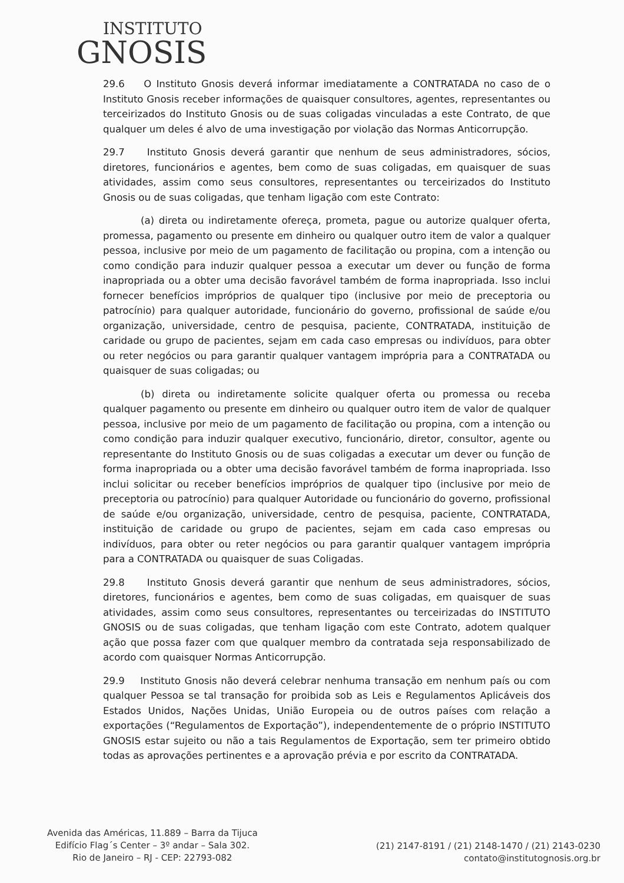INSTITUTO
GNOSIS
29.6 O Instituto Gnosis deverá informar imediatamente a CONTRATADA no caso de o Instituto Gnosis receber informações de quaisquer consultores, agentes, representantes ou terceirizados do Instituto Gnosis ou de suas coligadas vinculadas a este Contrato, de que qualquer um deles é alvo de uma investigação por violação das Normas Anticorrupção.
29.7 Instituto Gnosis deverá garantir que nenhum de seus administradores, sócios, diretores, funcionários e agentes, bem como de suas coligadas, em quaisquer de suas atividades, assim como seus consultores, representantes ou terceirizados do Instituto Gnosis ou de suas coligadas, que tenham ligação com este Contrato:
(a) direta ou indiretamente ofereça, prometa, pague ou autorize qualquer oferta, promessa, pagamento ou presente em dinheiro ou qualquer outro item de valor a qualquer pessoa, inclusive por meio de um pagamento de facilitação ou propina, com a intenção ou como condição para induzir qualquer pessoa a executar um dever ou função de forma inapropriada ou a obter uma decisão favorável também de forma inapropriada. Isso inclui fornecer benefícios impróprios de qualquer tipo (inclusive por meio de preceptoria ou patrocínio) para qualquer autoridade, funcionário do governo, profissional de saúde e/ou organização, universidade, centro de pesquisa, paciente, CONTRATADA, instituição de caridade ou grupo de pacientes, sejam em cada caso empresas ou indivíduos, para obter ou reter negócios ou para garantir qualquer vantagem imprópria para a CONTRATADA ou quaisquer de suas coligadas; ou
(b) direta ou indiretamente solicite qualquer oferta ou promessa ou receba qualquer pagamento ou presente em dinheiro ou qualquer outro item de valor de qualquer pessoa, inclusive por meio de um pagamento de facilitação ou propina, com a intenção ou como condição para induzir qualquer executivo, funcionário, diretor, consultor, agente ou representante do Instituto Gnosis ou de suas coligadas a executar um dever ou função de forma inapropriada ou a obter uma decisão favorável também de forma inapropriada. Isso inclui solicitar ou receber benefícios impróprios de qualquer tipo (inclusive por meio de preceptoria ou patrocínio) para qualquer Autoridade ou funcionário do governo, profissional de saúde e/ou organização, universidade, centro de pesquisa, paciente, CONTRATADA, instituição de caridade ou grupo de pacientes, sejam em cada caso empresas ou indivíduos, para obter ou reter negócios ou para garantir qualquer vantagem imprópria para a CONTRATADA ou quaisquer de suas Coligadas.
29.8 Instituto Gnosis deverá garantir que nenhum de seus administradores, sócios, diretores, funcionários e agentes, bem como de suas coligadas, em quaisquer de suas atividades, assim como seus consultores, representantes ou terceirizadas do INSTITUTO GNOSIS ou de suas coligadas, que tenham ligação com este Contrato, adotem qualquer ação que possa fazer com que qualquer membro da contratada seja responsabilizado de acordo com quaisquer Normas Anticorrupção.
29.9 Instituto Gnosis não deverá celebrar nenhuma transação em nenhum país ou com qualquer Pessoa se tal transação for proibida sob as Leis e Regulamentos Aplicáveis dos Estados Unidos, Nações Unidas, União Europeia ou de outros países com relação a exportações (“Regulamentos de Exportação”), independentemente de o próprio INSTITUTO GNOSIS estar sujeito ou não a tais Regulamentos de Exportação, sem ter primeiro obtido todas as aprovações pertinentes e a aprovação prévia e por escrito da CONTRATADA.
Avenida das Américas, 11.889 – Barra da Tijuca
Edifício Flag´s Center – 3º andar – Sala 302.
Rio de Janeiro – RJ - CEP: 22793-082
(21) 2147-8191 / (21) 2148-1470 / (21) 2143-0230
contato@institutognosis.org.br